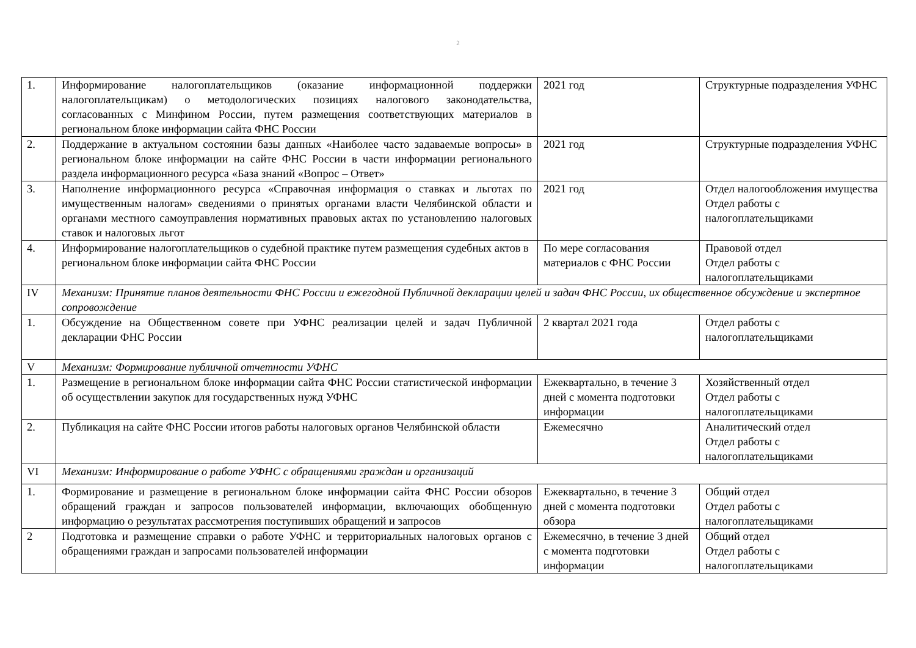2
| 1. | Информирование налогоплательщиков (оказание информационной поддержки налогоплательщикам) о методологических позициях налогового законодательства, согласованных с Минфином России, путем размещения соответствующих материалов в региональном блоке информации сайта ФНС России | 2021 год | Структурные подразделения УФНС |
| 2. | Поддержание в актуальном состоянии базы данных «Наиболее часто задаваемые вопросы» в региональном блоке информации на сайте ФНС России в части информации регионального раздела информационного ресурса «База знаний «Вопрос – Ответ» | 2021 год | Структурные подразделения УФНС |
| 3. | Наполнение информационного ресурса «Справочная информация о ставках и льготах по имущественным налогам» сведениями о принятых органами власти Челябинской области и органами местного самоуправления нормативных правовых актах по установлению налоговых ставок и налоговых льгот | 2021 год | Отдел налогообложения имущества Отдел работы с налогоплательщиками |
| 4. | Информирование налогоплательщиков о судебной практике путем размещения судебных актов в региональном блоке информации сайта ФНС России | По мере согласования материалов с ФНС России | Правовой отдел Отдел работы с налогоплательщиками |
| IV | Механизм: Принятие планов деятельности ФНС России и ежегодной Публичной декларации целей и задач ФНС России, их общественное обсуждение и экспертное сопровождение | | |
| 1. | Обсуждение на Общественном совете при УФНС реализации целей и задач Публичной декларации ФНС России | 2 квартал 2021 года | Отдел работы с налогоплательщиками |
| V | Механизм: Формирование публичной отчетности УФНС | | |
| 1. | Размещение в региональном блоке информации сайта ФНС России статистической информации об осуществлении закупок для государственных нужд УФНС | Ежеквартально, в течение 3 дней с момента подготовки информации | Хозяйственный отдел Отдел работы с налогоплательщиками |
| 2. | Публикация на сайте ФНС России итогов работы налоговых органов Челябинской области | Ежемесячно | Аналитический отдел Отдел работы с налогоплательщиками |
| VI | Механизм: Информирование о работе УФНС с обращениями граждан и организаций | | |
| 1. | Формирование и размещение в региональном блоке информации сайта ФНС России обзоров обращений граждан и запросов пользователей информации, включающих обобщенную информацию о результатах рассмотрения поступивших обращений и запросов | Ежеквартально, в течение 3 дней с момента подготовки обзора | Общий отдел Отдел работы с налогоплательщиками |
| 2 | Подготовка и размещение справки о работе УФНС и территориальных налоговых органов с обращениями граждан и запросами пользователей информации | Ежемесячно, в течение 3 дней с момента подготовки информации | Общий отдел Отдел работы с налогоплательщиками |